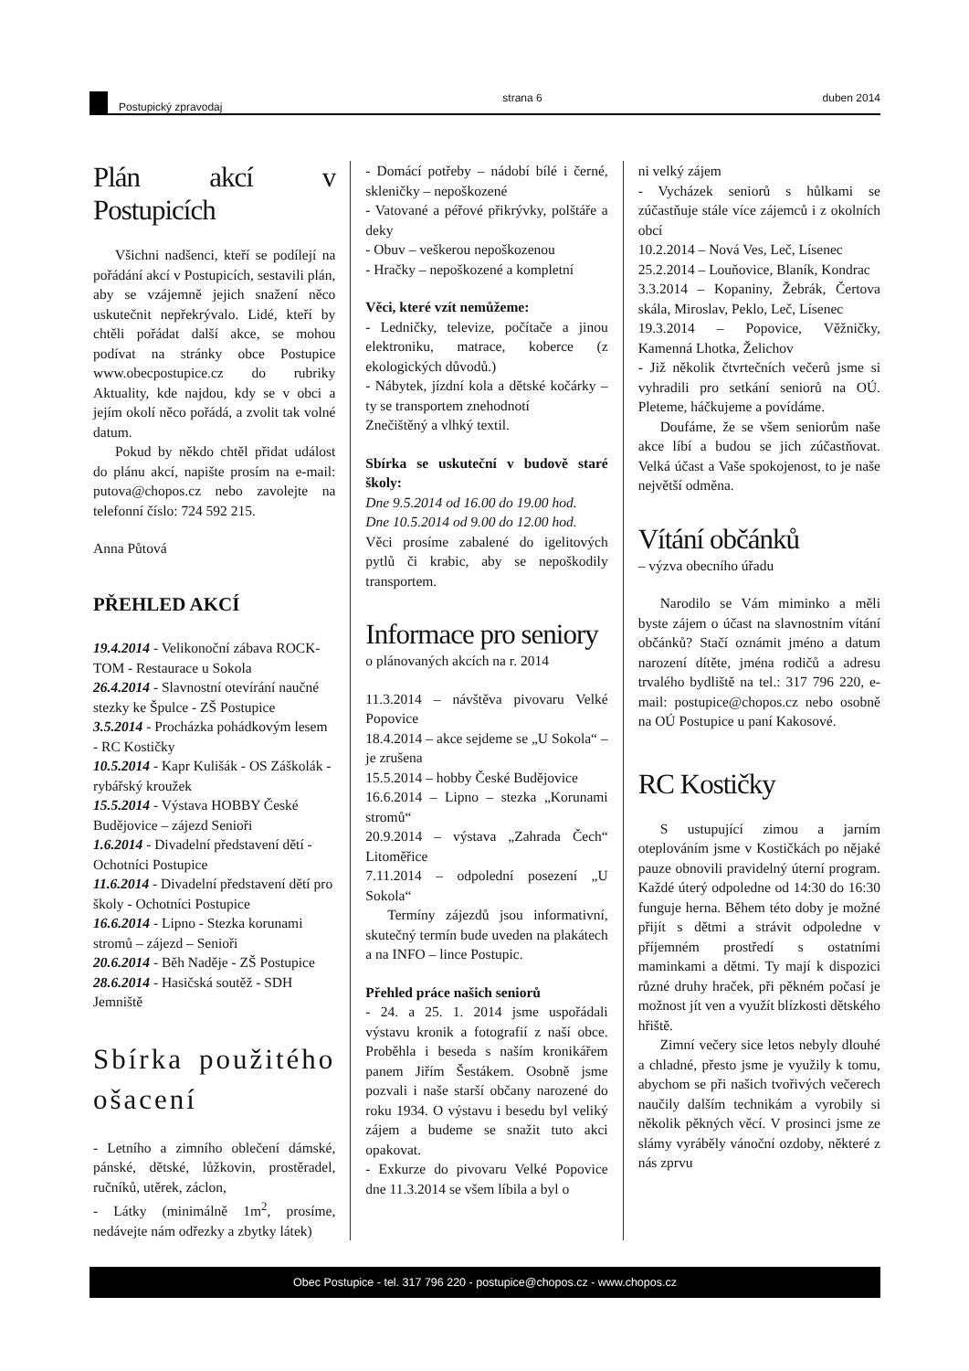Postupický zpravodaj strana 6 duben 2014
Plán akcí v Postupicích
Všichni nadšenci, kteří se podílejí na pořádání akcí v Postupicích, sestavili plán, aby se vzájemně jejich snažení něco uskutečnit nepřekrývalo. Lidé, kteří by chtěli pořádat další akce, se mohou podívat na stránky obce Postupice www.obecpostupice.cz do rubriky Aktuality, kde najdou, kdy se v obci a jejím okolí něco pořádá, a zvolit tak volné datum.
Pokud by někdo chtěl přidat událost do plánu akcí, napište prosím na e-mail: putova@chopos.cz nebo zavolejte na telefonní číslo: 724 592 215.
Anna Půtová
PŘEHLED AKCÍ
19.4.2014 - Velikonoční zábava ROCK-TOM - Restaurace u Sokola
26.4.2014 - Slavnostní otevírání naučné stezky ke Špulce - ZŠ Postupice
3.5.2014 - Procházka pohádkovým lesem - RC Kostičky
10.5.2014 - Kapr Kulišák - OS Záškolák - rybářský kroužek
15.5.2014 - Výstava HOBBY České Budějovice – zájezd Senioři
1.6.2014 - Divadelní představení dětí - Ochotníci Postupice
11.6.2014 - Divadelní představení dětí pro školy - Ochotníci Postupice
16.6.2014 - Lipno - Stezka korunami stromů – zájezd – Senioři
20.6.2014 - Běh Naděje - ZŠ Postupice
28.6.2014 - Hasičská soutěž - SDH Jemniště
Sbírka použitého ošacení
- Letního a zimního oblečení dámské, pánské, dětské, lůžkovin, prostěradel, ručníků, utěrek, záclon,
- Látky (minimálně 1m<sup>2</sup>, prosíme, nedávejte nám odřezky a zbytky látek)
- Domácí potřeby – nádobí bílé i černé, skleničky – nepoškozené
- Vatované a péřové přikrývky, polštáře a deky
- Obuv – veškerou nepoškozenou
- Hračky – nepoškozené a kompletní
Věci, které vzít nemůžeme:
- Ledničky, televize, počítače a jinou elektroniku, matrace, koberce (z ekologických důvodů.)
- Nábytek, jízdní kola a dětské kočárky – ty se transportem znehodnotí
Znečištěný a vlhký textil.
Sbírka se uskuteční v budově staré školy:
Dne 9.5.2014 od 16.00 do 19.00 hod.
Dne 10.5.2014 od 9.00 do 12.00 hod.
Věci prosíme zabalené do igelitových pytlů či krabic, aby se nepoškodily transportem.
Informace pro seniory
o plánovaných akcích na r. 2014
11.3.2014 – návštěva pivovaru Velké Popovice
18.4.2014 – akce sejdeme se „U Sokola“ – je zrušena
15.5.2014 – hobby České Budějovice
16.6.2014 – Lipno – stezka „Korunami stromů“
20.9.2014 – výstava „Zahrada Čech“ Litoměřice
7.11.2014 – odpolední posezení „U Sokola“
Termíny zájezdů jsou informativní, skutečný termín bude uveden na plakátech a na INFO – lince Postupic.
Přehled práce našich seniorů
- 24. a 25. 1. 2014 jsme uspořádali výstavu kronik a fotografií z naší obce. Proběhla i beseda s naším kronikářem panem Jiřím Šestákem. Osobně jsme pozvali i naše starší občany narozené do roku 1934. O výstavu i besedu byl veliký zájem a budeme se snažit tuto akci opakovat.
- Exkurze do pivovaru Velké Popovice dne 11.3.2014 se všem líbila a byl o
ni velký zájem
- Vycházek seniorů s hůlkami se zúčastňuje stále více zájemců i z okolních obcí
10.2.2014 – Nová Ves, Leč, Lísenec
25.2.2014 – Louňovice, Blaník, Kondrac
3.3.2014 – Kopaniny, Žebrák, Čertova skála, Miroslav, Peklo, Leč, Lísenec
19.3.2014 – Popovice, Věžničky, Kamenná Lhotka, Želichov
- Již několik čtvrtečních večerů jsme si vyhradili pro setkání seniorů na OÚ. Pleteme, háčkujeme a povídáme.
Doufáme, že se všem seniorům naše akce líbí a budou se jich zúčastňovat. Velká účast a Vaše spokojenost, to je naše největší odměna.
Vítání občánků
– výzva obecního úřadu
Narodilo se Vám miminko a měli byste zájem o účast na slavnostním vítání občánků? Stačí oznámit jméno a datum narození dítěte, jména rodičů a adresu trvalého bydliště na tel.: 317 796 220, e-mail: postupice@chopos.cz nebo osobně na OÚ Postupice u paní Kakosové.
RC Kostičky
S ustupující zimou a jarním oteplováním jsme v Kostičkách po nějaké pauze obnovili pravidelný úterní program. Každé úterý odpoledne od 14:30 do 16:30 funguje herna. Během této doby je možné přijít s dětmi a strávit odpoledne v příjemném prostředí s ostatními maminkami a dětmi. Ty mají k dispozici různé druhy hraček, při pěkném počasí je možnost jít ven a využít blízkosti dětského hřiště.
Zimní večery sice letos nebyly dlouhé a chladné, přesto jsme je využily k tomu, abychom se při našich tvořivých večerech naučily dalším technikám a vyrobily si několik pěkných věcí. V prosinci jsme ze slámy vyráběly vánoční ozdoby, některé z nás zprvu
Obec Postupice - tel. 317 796 220 - postupice@chopos.cz - www.chopos.cz